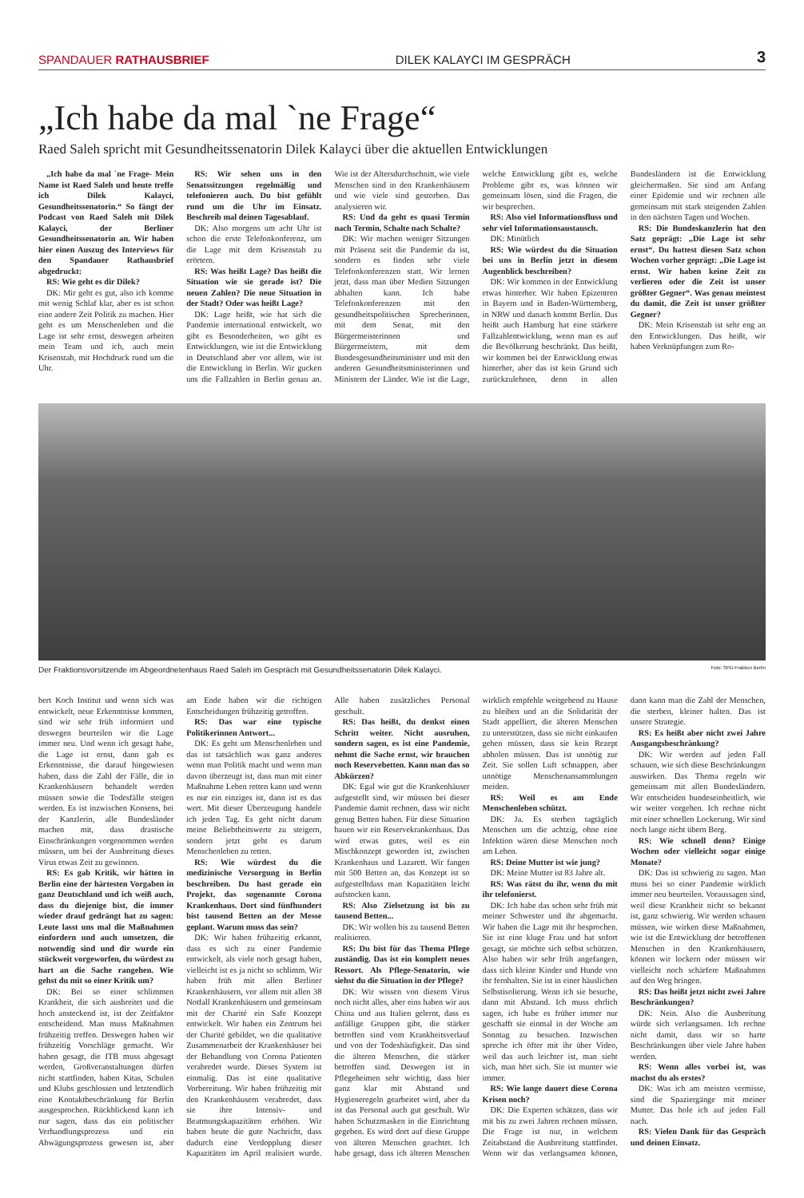SPANDAUER RATHAUSBRIEF DILEK KALAYCI IM GESPRÄCH 3
„Ich habe da mal `ne Frage“
Raed Saleh spricht mit Gesundheitssenatorin Dilek Kalayci über die aktuellen Entwicklungen
„Ich habe da mal `ne Frage- Mein Name ist Raed Saleh und heute treffe ich Dilek Kalayci, Gesundheitssenatorin.“ So fängt der Podcast von Raed Saleh mit Dilek Kalayci, der Berliner Gesundheitssenatorin an. Wir haben hier einen Auszug des Interviews für den Spandauer Rathausbrief abgedruckt:
RS: Wie geht es dir Dilek?
DK: Mir geht es gut, also ich komme mit wenig Schlaf klar, aber es ist schon eine andere Zeit Politik zu machen. Hier geht es um Menschenleben und die Lage ist sehr ernst, deswegen arbeiten mein Team und ich, auch mein Krisenstab, mit Hochdruck rund um die Uhr.
RS: Wir sehen uns in den Senatssitzungen regelmäßig und telefonieren auch. Du bist gefühlt rund um die Uhr im Einsatz. Beschreib mal deinen Tagesablauf.
DK: Also morgens um acht Uhr ist schon die erste Telefonkonferenz, um die Lage mit dem Krisenstab zu erörtern.
RS: Was heißt Lage? Das heißt die Situation wie sie gerade ist? Die neuen Zahlen? Die neue Situation in der Stadt? Oder was heißt Lage?
DK: Lage heißt, wie hat sich die Pandemie international entwickelt, wo gibt es Besonderheiten, wo gibt es Entwicklungen, wie ist die Entwicklung in Deutschland aber vor allem, wie ist die Entwicklung in Berlin. Wir gucken uns die Fallzahlen in Berlin genau an. Wie ist der Altersdurchschnitt, wie viele Menschen sind in den Krankenhäusern und wie viele sind gestorben. Das analysieren wir.
RS: Und da geht es quasi Termin nach Termin, Schalte nach Schalte?
DK: Wir machen weniger Sitzungen mit Präsenz seit die Pandemie da ist, sondern es finden sehr viele Telefonkonferenzen statt. Wir lernen jetzt, dass man über Medien Sitzungen abhalten kann. Ich habe Telefonkonferenzen mit den gesundheitspolitischen Sprecherinnen, mit dem Senat, mit den Bürgermeisterinnen und Bürgermeistern, mit dem Bundesgesundheitsminister und mit den anderen Gesundheitsministerinnen und Ministern der Länder. Wie ist die Lage, welche Entwicklung gibt es, welche Probleme gibt es, was können wir gemeinsam lösen, sind die Fragen, die wir besprechen.
RS: Also viel Informationsfluss und sehr viel Informationsaustausch.
DK: Minütlich
RS: Wie würdest du die Situation bei uns in Berlin jetzt in diesem Augenblick beschreiben?
DK: Wir kommen in der Entwicklung etwas hinterher. Wir haben Epizentren in Bayern und in Baden-Württemberg, in NRW und danach kommt Berlin. Das heißt auch Hamburg hat eine stärkere Fallzahlentwicklung, wenn man es auf die Bevölkerung beschränkt. Das heißt, wir kommen bei der Entwicklung etwas hinterher, aber das ist kein Grund sich zurückzulehnen, denn in allen Bundesländern ist die Entwicklung gleichermaßen. Sie sind am Anfang einer Epidemie und wir rechnen alle gemeinsam mit stark steigenden Zahlen in den nächsten Tagen und Wochen.
RS: Die Bundeskanzlerin hat den Satz geprägt: „Die Lage ist sehr ernst“. Du hattest diesen Satz schon Wochen vorher geprägt: „Die Lage ist ernst. Wir haben keine Zeit zu verlieren oder die Zeit ist unser größter Gegner“. Was genau meintest du damit, die Zeit ist unser größter Gegner?
DK: Mein Krisenstab ist sehr eng an den Entwicklungen. Das heißt, wir haben Verknüpfungen zum Ro-
Der Fraktionsvorsitzende im Abgeordnetenhaus Raed Saleh im Gespräch mit Gesundheitssenatorin Dilek Kalayci. Foto: SPD-Fraktion Berlin
bert Koch Institut und wenn sich was entwickelt, neue Erkenntnisse kommen, sind wir sehr früh informiert und deswegen beurteilen wir die Lage immer neu. Und wenn ich gesagt habe, die Lage ist ernst, dann gab es Erkenntnisse, die darauf hingewiesen haben, dass die Zahl der Fälle, die in Krankenhäusern behandelt werden müssen sowie die Todesfälle steigen werden. Es ist inzwischen Konsens, bei der Kanzlerin, alle Bundesländer machen mit, dass drastische Einschränkungen vorgenommen werden müssen, um bei der Ausbreitung dieses Virus etwas Zeit zu gewinnen.
RS: Es gab Kritik, wir hätten in Berlin eine der härtesten Vorgaben in ganz Deutschland und ich weiß auch, dass du diejenige bist, die immer wieder drauf gedrängt hat zu sagen: Leute lasst uns mal die Maßnahmen einfordern und auch umsetzen, die notwendig sind und dir wurde ein stückweit vorgeworfen, du würdest zu hart an die Sache rangehen. Wie gehst du mit so einer Kritik um?
DK: Bei so einer schlimmen Krankheit, die sich ausbreitet und die hoch ansteckend ist, ist der Zeitfaktor entscheidend. Man muss Maßnahmen frühzeitig treffen. Deswegen haben wir frühzeitig Vorschläge gemacht. Wir haben gesagt, die ITB muss abgesagt werden, Großveranstaltungen dürfen nicht stattfinden, haben Kitas, Schulen und Klubs geschlossen und letztendlich eine Kontaktbeschränkung für Berlin ausgesprochen. Rückblickend kann ich nur sagen, dass das ein politischer Verhandlungsprozess und ein Abwägungsprozess gewesen ist, aber am Ende haben wir die richtigen Entscheidungen frühzeitig getroffen.
RS: Das war eine typische Politikerinnen Antwort...
DK: Es geht um Menschenleben und das ist tatsächlich was ganz anderes wenn man Politik macht und wenn man davon überzeugt ist, dass man mit einer Maßnahme Leben retten kann und wenn es nur ein einziges ist, dann ist es das wert. Mit dieser Überzeugung handele ich jeden Tag. Es geht nicht darum meine Beliebtheitswerte zu steigern, sondern jetzt geht es darum Menschenleben zu retten.
RS: Wie würdest du die medizinische Versorgung in Berlin beschreiben. Du hast gerade ein Projekt, das sogenannte Corona Krankenhaus. Dort sind fünfhundert bist tausend Betten an der Messe geplant. Warum muss das sein?
DK: Wir haben frühzeitig erkannt, dass es sich zu einer Pandemie entwickelt, als viele noch gesagt haben, vielleicht ist es ja nicht so schlimm. Wir haben früh mit allen Berliner Krankenhäusern, vor allem mit allen 38 Notfall Krankenhäusern und gemeinsam mit der Charité ein Safe Konzept entwickelt. Wir haben ein Zentrum bei der Charité gebildet, wo die qualitative Zusammenarbeit der Krankenhäuser bei der Behandlung von Corona Patienten verabredet wurde. Dieses System ist einmalig. Das ist eine qualitative Vorbereitung. Wir haben frühzeitig mit den Krankenhäusern verabredet, dass sie ihre Intensiv- und Beatmungskapazitäten erhöhen. Wir haben heute die gute Nachricht, dass dadurch eine Verdopplung dieser Kapazitäten im April realisiert wurde. Alle haben zusätzliches Personal geschult.
RS: Das heißt, du denkst einen Schritt weiter. Nicht ausruhen, sondern sagen, es ist eine Pandemie, nehmt die Sache ernst, wir brauchen noch Reservebetten. Kann man das so Abkürzen?
DK: Egal wie gut die Krankenhäuser aufgestellt sind, wir müssen bei dieser Pandemie damit rechnen, dass wir nicht genug Betten haben. Für diese Situation bauen wir ein Reservekrankenhaus. Das wird etwas gutes, weil es ein Mischkonzept geworden ist, zwischen Krankenhaus und Lazarett. Wir fangen mit 500 Betten an, das Konzept ist so aufgestelltdass man Kapazitäten leicht aufstocken kann.
RS: Also Zielsetzung ist bis zu tausend Betten...
DK: Wir wollen bis zu tausend Betten realisieren.
RS: Du bist für das Thema Pflege zuständig. Das ist ein komplett neues Ressort. Als Pflege-Senatorin, wie siehst du die Situation in der Pflege?
DK: Wir wissen von diesem Virus noch nicht alles, aber eins haben wir aus China und aus Italien gelernt, dass es anfällige Gruppen gibt, die stärker betroffen sind vom Krankheitsverlauf und von der Todeshäufigkeit. Das sind die älteren Menschen, die stärker betroffen sind. Deswegen ist in Pflegeheimen sehr wichtig, dass hier ganz klar mit Abstand und Hygieneregeln gearbeitet wird, aber da ist das Personal auch gut geschult. Wir haben Schutzmasken in die Einrichtung gegeben. Es wird dort auf diese Gruppe von älteren Menschen geachtet. Ich habe gesagt, dass ich älteren Menschen wirklich empfehle weitgehend zu Hause zu bleiben und an die Solidarität der Stadt appelliert, die älteren Menschen zu unterstützen, dass sie nicht einkaufen gehen müssen, dass sie kein Rezept abholen müssen. Das ist unnötig zur Zeit. Sie sollen Luft schnappen, aber unnötige Menschenansammlungen meiden.
RS: Weil es am Ende Menschenleben schützt.
DK: Ja. Es sterben tagtäglich Menschen um die achtzig, ohne eine Infektion wären diese Menschen noch am Leben.
RS: Deine Mutter ist wie jung?
DK: Meine Mutter ist 83 Jahre alt.
RS: Was rätst du ihr, wenn du mit ihr telefonierst.
DK: Ich habe das schon sehr früh mit meiner Schwester und ihr abgemacht. Wir haben die Lage mit ihr besprochen. Sie ist eine kluge Frau und hat sofort gesagt, sie möchte sich selbst schützen. Also haben wir sehr früh angefangen, dass sich kleine Kinder und Hunde von ihr fernhalten. Sie ist in einer häuslichen Selbstisolierung. Wenn ich sie besuche, dann mit Abstand. Ich muss ehrlich sagen, ich habe es früher immer nur geschafft sie einmal in der Woche am Sonntag zu besuchen. Inzwischen spreche ich öfter mit ihr über Video, weil das auch leichter ist, man sieht sich, man hört sich. Sie ist munter wie immer.
RS: Wie lange dauert diese Corona Krisen noch?
DK: Die Experten schätzen, dass wir mit bis zu zwei Jahren rechnen müssen. Die Frage ist nur, in welchem Zeitabstand die Ausbreitung stattfindet. Wenn wir das verlangsamen können, dann kann man die Zahl der Menschen, die sterben, kleiner halten. Das ist unsere Strategie.
RS: Es heißt aber nicht zwei Jahre Ausgangsbeschränkung?
DK: Wir werden auf jeden Fall schauen, wie sich diese Beschränkungen auswirken. Das Thema regeln wir gemeinsam mit allen Bundesländern. Wir entscheiden bundeseinheitlich, wie wir weiter vorgehen. Ich rechne nicht mit einer schnellen Lockerung. Wir sind noch lange nicht übern Berg.
RS: Wie schnell denn? Einige Wochen oder vielleicht sogar einige Monate?
DK: Das ist schwierig zu sagen. Man muss bei so einer Pandemie wirklich immer neu beurteilen. Voraussagen sind, weil diese Krankheit nicht so bekannt ist, ganz schwierig. Wir werden schauen müssen, wie wirken diese Maßnahmen, wie ist die Entwicklung der betroffenen Menschen in den Krankenhäusern, können wir lockern oder müssen wir vielleicht noch schärfere Maßnahmen auf den Weg bringen.
RS: Das heißt jetzt nicht zwei Jahre Beschränkungen?
DK: Nein. Also die Ausbreitung würde sich verlangsamen. Ich rechne nicht damit, dass wir so harte Beschränkungen über viele Jahre haben werden.
RS: Wenn alles vorbei ist, was machst du als erstes?
DK: Was ich am meisten vermisse, sind die Spaziergänge mit meiner Mutter. Das hole ich auf jeden Fall nach.
RS: Vielen Dank für das Gespräch und deinen Einsatz.